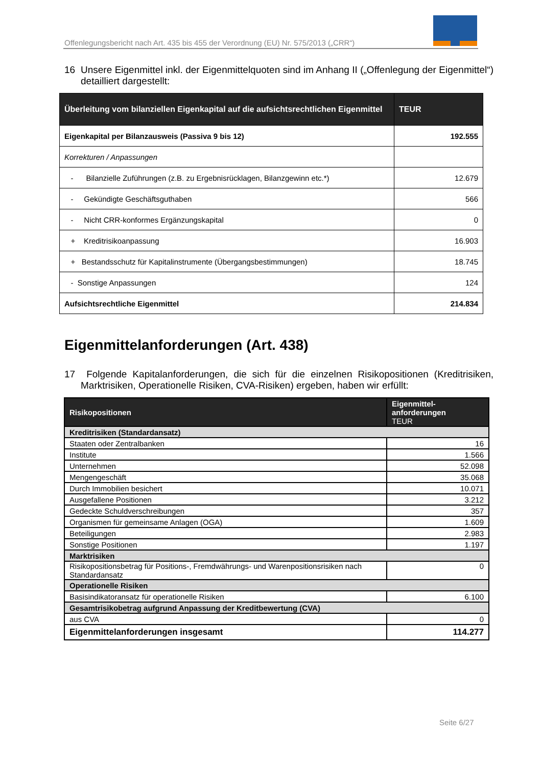Offenlegungsbericht nach Art. 435 bis 455 der Verordnung (EU) Nr. 575/2013 („CRR“)
16 Unsere Eigenmittel inkl. der Eigenmittelquoten sind im Anhang II („Offenlegung der Eigenmittel“) detailliert dargestellt:
| Überleitung vom bilanziellen Eigenkapital auf die aufsichtsrechtlichen Eigenmittel | TEUR |
| --- | --- |
| Eigenkapital per Bilanzausweis (Passiva 9 bis 12) | 192.555 |
| Korrekturen / Anpassungen | |
| - Bilanzielle Zuführungen (z.B. zu Ergebnisrücklagen, Bilanzgewinn etc.*) | 12.679 |
| - Gekündigte Geschäftsguthaben | 566 |
| - Nicht CRR-konformes Ergänzungskapital | 0 |
| + Kreditrisikoanpassung | 16.903 |
| + Bestandsschutz für Kapitalinstrumente (Übergangsbestimmungen) | 18.745 |
| - Sonstige Anpassungen | 124 |
| Aufsichtsrechtliche Eigenmittel | 214.834 |
Eigenmittelanforderungen (Art. 438)
17 Folgende Kapitalanforderungen, die sich für die einzelnen Risikopositionen (Kreditrisiken, Marktrisiken, Operationelle Risiken, CVA-Risiken) ergeben, haben wir erfüllt:
| Risikopositionen | Eigenmittel- anforderungen TEUR |
| --- | --- |
| Kreditrisiken (Standardansatz) | |
| Staaten oder Zentralbanken | 16 |
| Institute | 1.566 |
| Unternehmen | 52.098 |
| Mengengeschäft | 35.068 |
| Durch Immobilien besichert | 10.071 |
| Ausgefallene Positionen | 3.212 |
| Gedeckte Schuldverschreibungen | 357 |
| Organismen für gemeinsame Anlagen (OGA) | 1.609 |
| Beteiligungen | 2.983 |
| Sonstige Positionen | 1.197 |
| Marktrisiken | |
| Risikopositionsbetrag für Positions-, Fremdwährungs- und Warenpositionsrisiken nach Standardansatz | 0 |
| Operationelle Risiken | |
| Basisindikatoransatz für operationelle Risiken | 6.100 |
| Gesamtrisikobetrag aufgrund Anpassung der Kreditbewertung (CVA) | |
| aus CVA | 0 |
| Eigenmittelanforderungen insgesamt | 114.277 |
Seite 6/27